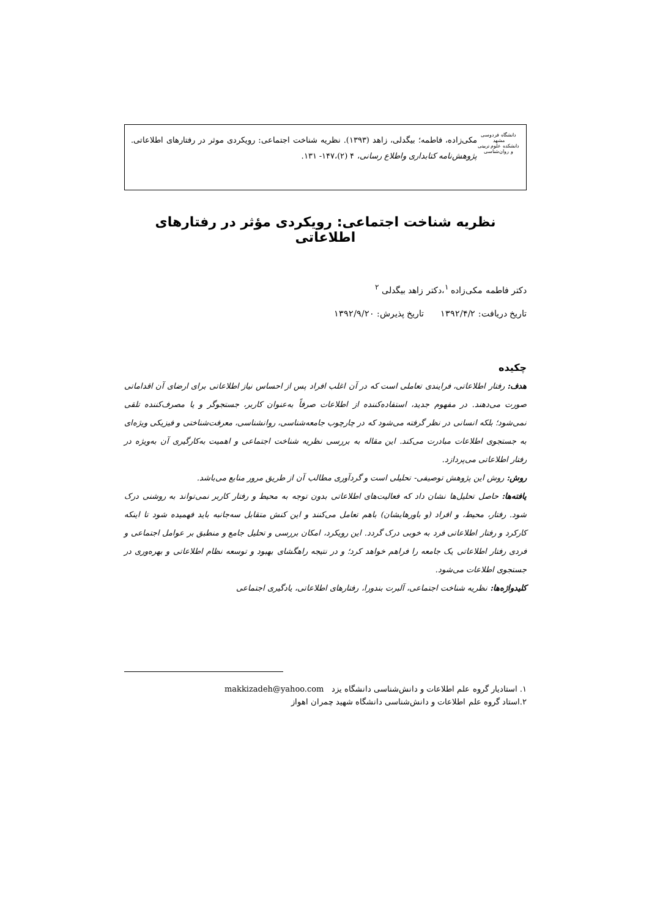دانشگاه فردوسی مشهد
دانشکده علوم تربیتی و روان‌شناسی
مکی‌زاده، فاطمه؛ بیگدلی، زاهد (۱۳۹۳). نظریه شناخت اجتماعی: رویکردی موثر در رفتارهای اطلاعاتی. پژوهش‌نامه کتابداری واطلاع رسانی، ۴ (۲)،۱۴۷- ۱۳۱.
نظریه شناخت اجتماعی: رویکردی مؤثر در رفتارهای اطلاعاتی
دکتر فاطمه مکی‌زاده <sup>۱</sup>،دکتر زاهد بیگدلی <sup>۲</sup>
تاریخ دریافت: ۱۳۹۲/۴/۲ تاریخ پذیرش: ۱۳۹۲/۹/۲۰
چکیده
هدف: رفتار اطلاعاتی، فرایندی تعاملی است که در آن اغلب افراد پس از احساس نیاز اطلاعاتی برای ارضای آن اقداماتی صورت می‌دهند. در مفهوم جدید، استفاده‌کننده از اطلاعات صرفاً به‌عنوان کاربر، جستجوگر و یا مصرف‌کننده تلقی نمی‌شود؛ بلکه انسانی در نظر گرفته می‌شود که در چارچوب جامعه‌شناسی، روانشناسی، معرفت‌شناختی و فیزیکی ویژه‌ای به جستجوی اطلاعات مبادرت می‌کند. این مقاله به بررسی نظریه شناخت اجتماعی و اهمیت به‌کارگیری آن به‌ویژه در رفتار اطلاعاتی می‌پردازد.
روش: روش این پژوهش توصیفی- تحلیلی است و گردآوری مطالب آن از طریق مرور منابع می‌باشد.
یافته‌ها: حاصل تحلیل‌ها نشان داد که فعالیت‌های اطلاعاتی بدون توجه به محیط و رفتار کاربر نمی‌تواند به روشنی درک شود. رفتار، محیط، و افراد (و باورهایشان) باهم تعامل می‌کنند و این کنش متقابل سه‌جانبه باید فهمیده شود تا اینکه کارکرد و رفتار اطلاعاتی فرد به خوبی درک گردد. این رویکرد، امکان بررسی و تحلیل جامع و منطبق بر عوامل اجتماعی و فردی رفتار اطلاعاتی یک جامعه را فراهم خواهد کرد؛ و در نتیجه راهگشای بهبود و توسعه نظام اطلاعاتی و بهره‌وری در جستجوی اطلاعات می‌شود.
کلیدواژه‌ها: نظریه شناخت اجتماعی، آلبرت بندورا، رفتارهای اطلاعاتی، یادگیری اجتماعی
۱. استادیار گروه علم اطلاعات و دانش‌شناسی دانشگاه یزد makkizadeh@yahoo.com
۲.استاد گروه علم اطلاعات و دانش‌شناسی دانشگاه شهید چمران اهواز